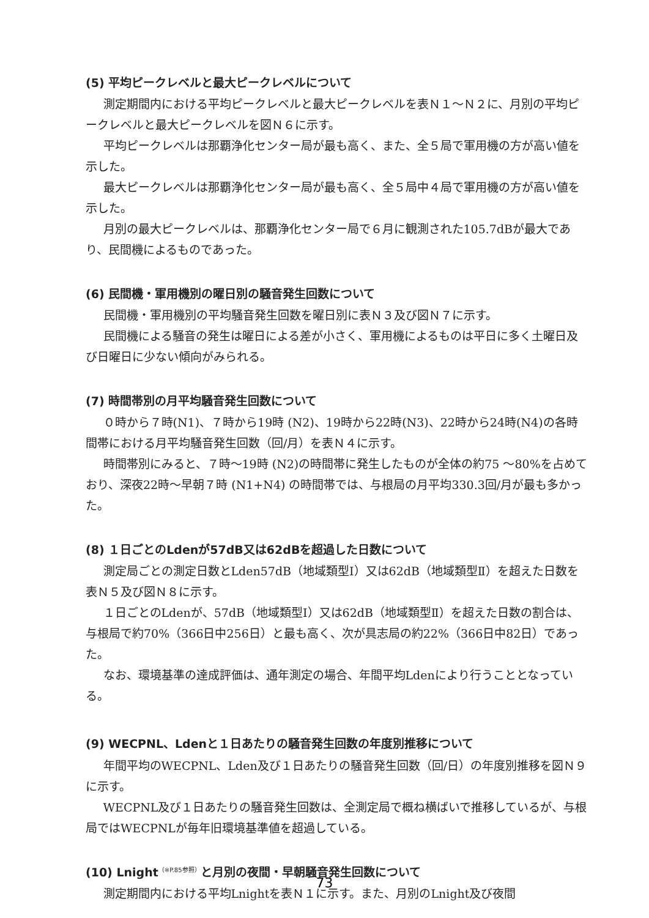(5) 平均ピークレベルと最大ピークレベルについて
測定期間内における平均ピークレベルと最大ピークレベルを表Ｎ１～Ｎ２に、月別の平均ピークレベルと最大ピークレベルを図Ｎ６に示す。
平均ピークレベルは那覇浄化センター局が最も高く、また、全５局で軍用機の方が高い値を示した。
最大ピークレベルは那覇浄化センター局が最も高く、全５局中４局で軍用機の方が高い値を示した。
月別の最大ピークレベルは、那覇浄化センター局で６月に観測された105.7dBが最大であり、民間機によるものであった。
(6) 民間機・軍用機別の曜日別の騒音発生回数について
民間機・軍用機別の平均騒音発生回数を曜日別に表Ｎ３及び図Ｎ７に示す。
民間機による騒音の発生は曜日による差が小さく、軍用機によるものは平日に多く土曜日及び日曜日に少ない傾向がみられる。
(7) 時間帯別の月平均騒音発生回数について
０時から７時(N1)、７時から19時 (N2)、19時から22時(N3)、22時から24時(N4)の各時間帯における月平均騒音発生回数（回/月）を表Ｎ４に示す。
時間帯別にみると、７時～19時 (N2)の時間帯に発生したものが全体の約75 ～80%を占めており、深夜22時～早朝７時 (N1+N4) の時間帯では、与根局の月平均330.3回/月が最も多かった。
(8) １日ごとのLdenが57dB又は62dBを超過した日数について
測定局ごとの測定日数とLden57dB（地域類型Ⅰ）又は62dB（地域類型Ⅱ）を超えた日数を表Ｎ５及び図Ｎ８に示す。
１日ごとのLdenが、57dB（地域類型Ⅰ）又は62dB（地域類型Ⅱ）を超えた日数の割合は、与根局で約70%（366日中256日）と最も高く、次が具志局の約22%（366日中82日）であった。
なお、環境基準の達成評価は、通年測定の場合、年間平均Ldenにより行うこととなっている。
(9) WECPNL、Ldenと１日あたりの騒音発生回数の年度別推移について
年間平均のWECPNL、Lden及び１日あたりの騒音発生回数（回/日）の年度別推移を図Ｎ９に示す。
WECPNL及び１日あたりの騒音発生回数は、全測定局で概ね横ばいで推移しているが、与根局ではWECPNLが毎年旧環境基準値を超過している。
(10) Lnight<sup>（※P.85参照）</sup>と月別の夜間・早朝騒音発生回数について
測定期間内における平均Lnightを表Ｎ１に示す。また、月別のLnight及び夜間
73